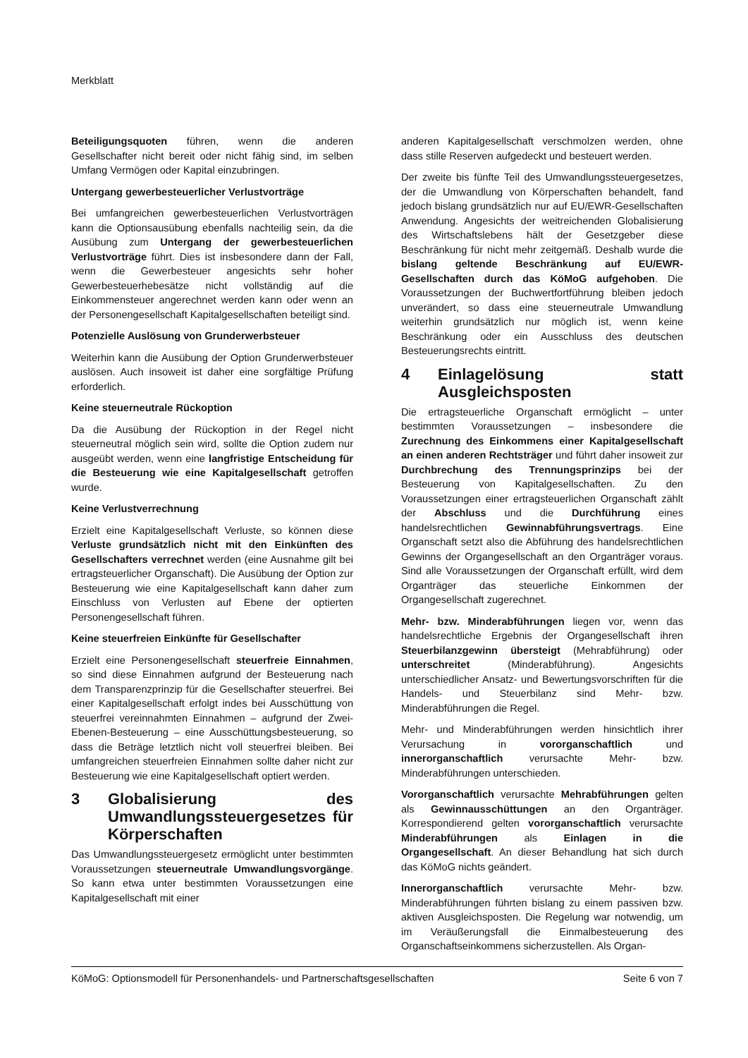Merkblatt
Beteiligungsquoten führen, wenn die anderen Gesellschafter nicht bereit oder nicht fähig sind, im selben Umfang Vermögen oder Kapital einzubringen.
Untergang gewerbesteuerlicher Verlustvorträge
Bei umfangreichen gewerbesteuerlichen Verlustvorträgen kann die Optionsausübung ebenfalls nachteilig sein, da die Ausübung zum Untergang der gewerbesteuerlichen Verlustvorträge führt. Dies ist insbesondere dann der Fall, wenn die Gewerbesteuer angesichts sehr hoher Gewerbesteuerhebesätze nicht vollständig auf die Einkommensteuer angerechnet werden kann oder wenn an der Personengesellschaft Kapitalgesellschaften beteiligt sind.
Potenzielle Auslösung von Grunderwerbsteuer
Weiterhin kann die Ausübung der Option Grunderwerbsteuer auslösen. Auch insoweit ist daher eine sorgfältige Prüfung erforderlich.
Keine steuerneutrale Rückoption
Da die Ausübung der Rückoption in der Regel nicht steuerneutral möglich sein wird, sollte die Option zudem nur ausgeübt werden, wenn eine langfristige Entscheidung für die Besteuerung wie eine Kapitalgesellschaft getroffen wurde.
Keine Verlustverrechnung
Erzielt eine Kapitalgesellschaft Verluste, so können diese Verluste grundsätzlich nicht mit den Einkünften des Gesellschafters verrechnet werden (eine Ausnahme gilt bei ertragsteuerlicher Organschaft). Die Ausübung der Option zur Besteuerung wie eine Kapitalgesellschaft kann daher zum Einschluss von Verlusten auf Ebene der optierten Personengesellschaft führen.
Keine steuerfreien Einkünfte für Gesellschafter
Erzielt eine Personengesellschaft steuerfreie Einnahmen, so sind diese Einnahmen aufgrund der Besteuerung nach dem Transparenzprinzip für die Gesellschafter steuerfrei. Bei einer Kapitalgesellschaft erfolgt indes bei Ausschüttung von steuerfrei vereinnahmten Einnahmen – aufgrund der Zwei-Ebenen-Besteuerung – eine Ausschüttungsbesteuerung, so dass die Beträge letztlich nicht voll steuerfrei bleiben. Bei umfangreichen steuerfreien Einnahmen sollte daher nicht zur Besteuerung wie eine Kapitalgesellschaft optiert werden.
3 Globalisierung des Umwandlungssteuergesetzes für Körperschaften
Das Umwandlungssteuergesetz ermöglicht unter bestimmten Voraussetzungen steuerneutrale Umwandlungsvorgänge. So kann etwa unter bestimmten Voraussetzungen eine Kapitalgesellschaft mit einer
anderen Kapitalgesellschaft verschmolzen werden, ohne dass stille Reserven aufgedeckt und besteuert werden.
Der zweite bis fünfte Teil des Umwandlungssteuergesetzes, der die Umwandlung von Körperschaften behandelt, fand jedoch bislang grundsätzlich nur auf EU/EWR-Gesellschaften Anwendung. Angesichts der weitreichenden Globalisierung des Wirtschaftslebens hält der Gesetzgeber diese Beschränkung für nicht mehr zeitgemäß. Deshalb wurde die bislang geltende Beschränkung auf EU/EWR-Gesellschaften durch das KöMoG aufgehoben. Die Voraussetzungen der Buchwertfortführung bleiben jedoch unverändert, so dass eine steuerneutrale Umwandlung weiterhin grundsätzlich nur möglich ist, wenn keine Beschränkung oder ein Ausschluss des deutschen Besteuerungsrechts eintritt.
4 Einlagelösung statt Ausgleichsposten
Die ertragsteuerliche Organschaft ermöglicht – unter bestimmten Voraussetzungen – insbesondere die Zurechnung des Einkommens einer Kapitalgesellschaft an einen anderen Rechtsträger und führt daher insoweit zur Durchbrechung des Trennungsprinzips bei der Besteuerung von Kapitalgesellschaften. Zu den Voraussetzungen einer ertragsteuerlichen Organschaft zählt der Abschluss und die Durchführung eines handelsrechtlichen Gewinnabführungsvertrags. Eine Organschaft setzt also die Abführung des handelsrechtlichen Gewinns der Organgesellschaft an den Organträger voraus. Sind alle Voraussetzungen der Organschaft erfüllt, wird dem Organträger das steuerliche Einkommen der Organgesellschaft zugerechnet.
Mehr- bzw. Minderabführungen liegen vor, wenn das handelsrechtliche Ergebnis der Organgesellschaft ihren Steuerbilanzgewinn übersteigt (Mehrabführung) oder unterschreitet (Minderabführung). Angesichts unterschiedlicher Ansatz- und Bewertungsvorschriften für die Handels- und Steuerbilanz sind Mehr- bzw. Minderabführungen die Regel.
Mehr- und Minderabführungen werden hinsichtlich ihrer Verursachung in vororganschaftlich und innerorganschaftlich verursachte Mehr- bzw. Minderabführungen unterschieden.
Vororganschaftlich verursachte Mehrabführungen gelten als Gewinnausschüttungen an den Organträger. Korrespondierend gelten vororganschaftlich verursachte Minderabführungen als Einlagen in die Organgesellschaft. An dieser Behandlung hat sich durch das KöMoG nichts geändert.
Innerorganschaftlich verursachte Mehr- bzw. Minderabführungen führten bislang zu einem passiven bzw. aktiven Ausgleichsposten. Die Regelung war notwendig, um im Veräußerungsfall die Einmalbesteuerung des Organschaftseinkommens sicherzustellen. Als Organ-
KöMoG: Optionsmodell für Personenhandels- und Partnerschaftsgesellschaften Seite 6 von 7